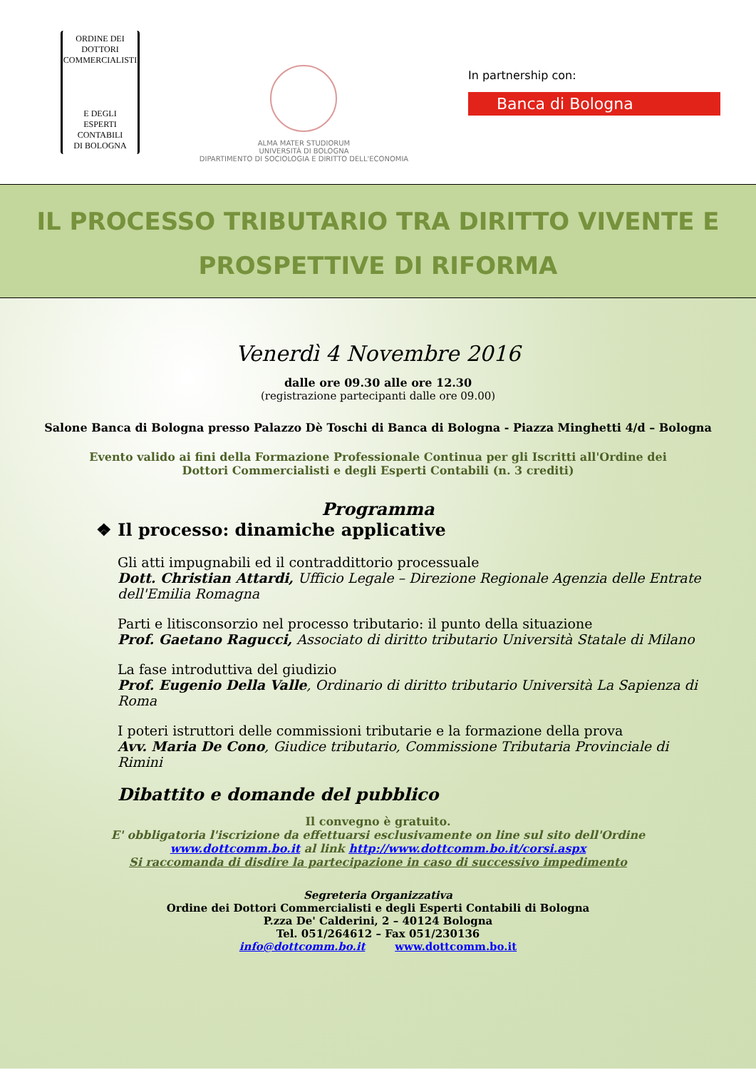ORDINE DEI
DOTTORI
COMMERCIALISTI
E DEGLI
ESPERTI CONTABILI
DI BOLOGNA
ALMA MATER STUDIORUM
UNIVERSITÀ DI BOLOGNA
DIPARTIMENTO DI SOCIOLOGIA E DIRITTO DELL'ECONOMIA
In partnership con:
Banca di Bologna
IL PROCESSO TRIBUTARIO TRA DIRITTO VIVENTE E
PROSPETTIVE DI RIFORMA
Venerdì 4 Novembre 2016
dalle ore 09.30 alle ore 12.30
(registrazione partecipanti dalle ore 09.00)
Salone Banca di Bologna presso Palazzo Dè Toschi di Banca di Bologna - Piazza Minghetti 4/d – Bologna
Evento valido ai fini della Formazione Professionale Continua per gli Iscritti all'Ordine dei
Dottori Commercialisti e degli Esperti Contabili (n. 3 crediti)
Programma
❖ Il processo: dinamiche applicative
Gli atti impugnabili ed il contraddittorio processuale
Dott. Christian Attardi, Ufficio Legale – Direzione Regionale Agenzia delle Entrate dell'Emilia Romagna
Parti e litisconsorzio nel processo tributario: il punto della situazione
Prof. Gaetano Ragucci, Associato di diritto tributario Università Statale di Milano
La fase introduttiva del giudizio
Prof. Eugenio Della Valle, Ordinario di diritto tributario Università La Sapienza di Roma
I poteri istruttori delle commissioni tributarie e la formazione della prova
Avv. Maria De Cono, Giudice tributario, Commissione Tributaria Provinciale di Rimini
Dibattito e domande del pubblico
Il convegno è gratuito.
E' obbligatoria l'iscrizione da effettuarsi esclusivamente on line sul sito dell'Ordine
www.dottcomm.bo.it al link http://www.dottcomm.bo.it/corsi.aspx
Si raccomanda di disdire la partecipazione in caso di successivo impedimento
Segreteria Organizzativa
Ordine dei Dottori Commercialisti e degli Esperti Contabili di Bologna
P.zza De' Calderini, 2 – 40124 Bologna
Tel. 051/264612 – Fax 051/230136
info@dottcomm.bo.it www.dottcomm.bo.it